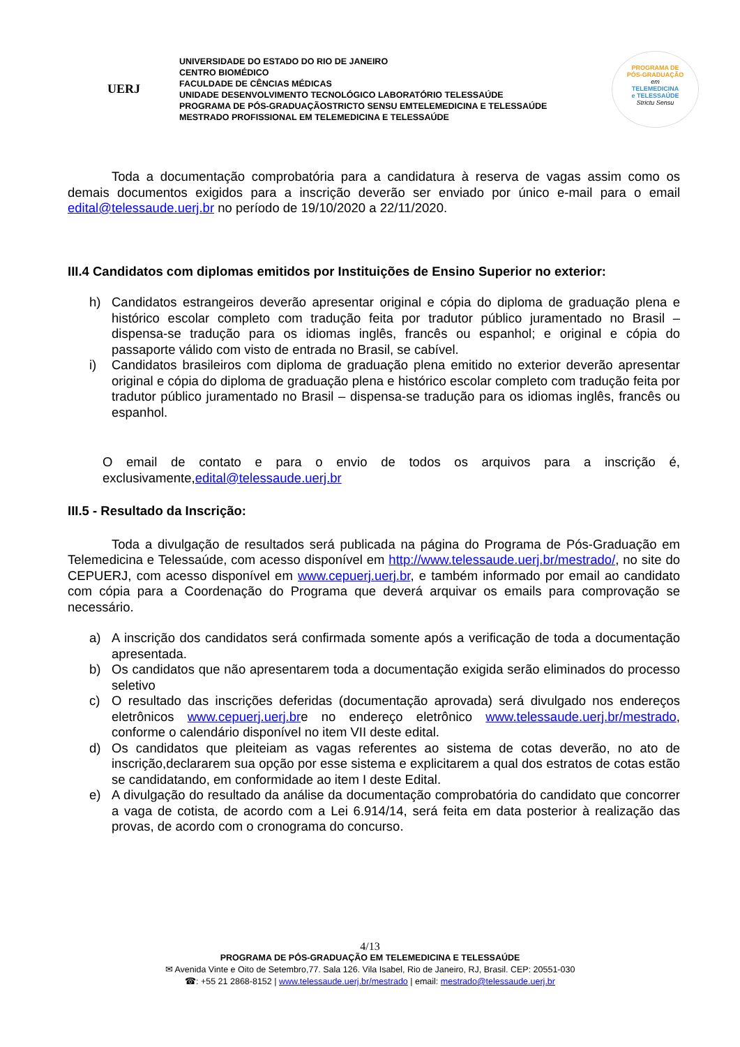UERJ
UNIVERSIDADE DO ESTADO DO RIO DE JANEIRO
CENTRO BIOMÉDICO
FACULDADE DE CÊNCIAS MÉDICAS
UNIDADE DESENVOLVIMENTO TECNOLÓGICO LABORATÓRIO TELESSAÚDE
PROGRAMA DE PÓS-GRADUAÇÃOSTRICTO SENSU EMTELEMEDICINA E TELESSAÚDE
MESTRADO PROFISSIONAL EM TELEMEDICINA E TELESSAÚDE
PROGRAMA DE
PÓS-GRADUAÇÃO
em
TELEMEDICINA
e TELESSAÚDE
Strictu Sensu
Toda a documentação comprobatória para a candidatura à reserva de vagas assim como os demais documentos exigidos para a inscrição deverão ser enviado por único e-mail para o email edital@telessaude.uerj.br no período de 19/10/2020 a 22/11/2020.
III.4 Candidatos com diplomas emitidos por Instituições de Ensino Superior no exterior:
h) Candidatos estrangeiros deverão apresentar original e cópia do diploma de graduação plena e histórico escolar completo com tradução feita por tradutor público juramentado no Brasil – dispensa-se tradução para os idiomas inglês, francês ou espanhol; e original e cópia do passaporte válido com visto de entrada no Brasil, se cabível.
i) Candidatos brasileiros com diploma de graduação plena emitido no exterior deverão apresentar original e cópia do diploma de graduação plena e histórico escolar completo com tradução feita por tradutor público juramentado no Brasil – dispensa-se tradução para os idiomas inglês, francês ou espanhol.
O email de contato e para o envio de todos os arquivos para a inscrição é, exclusivamente,edital@telessaude.uerj.br
III.5 - Resultado da Inscrição:
Toda a divulgação de resultados será publicada na página do Programa de Pós-Graduação em Telemedicina e Telessaúde, com acesso disponível em http://www.telessaude.uerj.br/mestrado/, no site do CEPUERJ, com acesso disponível em www.cepuerj.uerj.br, e também informado por email ao candidato com cópia para a Coordenação do Programa que deverá arquivar os emails para comprovação se necessário.
a) A inscrição dos candidatos será confirmada somente após a verificação de toda a documentação apresentada.
b) Os candidatos que não apresentarem toda a documentação exigida serão eliminados do processo seletivo
c) O resultado das inscrições deferidas (documentação aprovada) será divulgado nos endereços eletrônicos www.cepuerj.uerj.bre no endereço eletrônico www.telessaude.uerj.br/mestrado, conforme o calendário disponível no item VII deste edital.
d) Os candidatos que pleiteiam as vagas referentes ao sistema de cotas deverão, no ato de inscrição,declararem sua opção por esse sistema e explicitarem a qual dos estratos de cotas estão se candidatando, em conformidade ao item I deste Edital.
e) A divulgação do resultado da análise da documentação comprobatória do candidato que concorrer a vaga de cotista, de acordo com a Lei 6.914/14, será feita em data posterior à realização das provas, de acordo com o cronograma do concurso.
4/13
PROGRAMA DE PÓS-GRADUAÇÃO EM TELEMEDICINA E TELESSAÚDE
✉ Avenida Vinte e Oito de Setembro,77. Sala 126. Vila Isabel, Rio de Janeiro, RJ, Brasil. CEP: 20551-030
☎: +55 21 2868-8152 | www.telessaude.uerj.br/mestrado | email: mestrado@telessaude.uerj.br